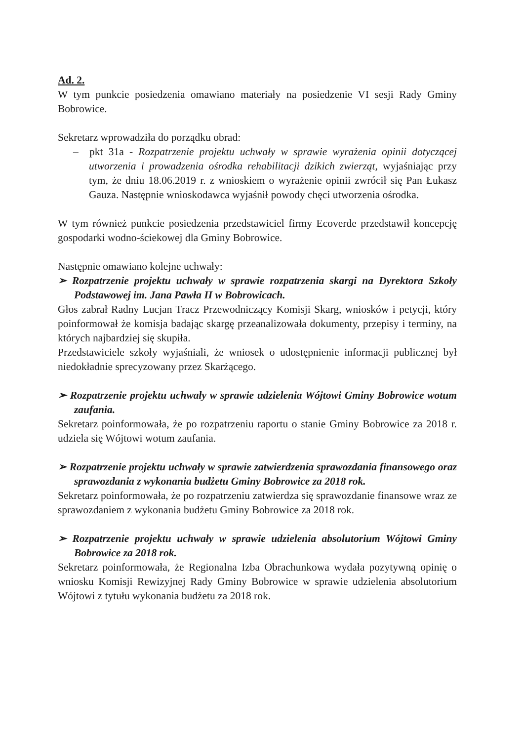Ad. 2.
W tym punkcie posiedzenia omawiano materiały na posiedzenie VI sesji Rady Gminy Bobrowice.
Sekretarz wprowadziła do porządku obrad:
– pkt 31a - Rozpatrzenie projektu uchwały w sprawie wyrażenia opinii dotyczącej utworzenia i prowadzenia ośrodka rehabilitacji dzikich zwierząt, wyjaśniając przy tym, że dniu 18.06.2019 r. z wnioskiem o wyrażenie opinii zwrócił się Pan Łukasz Gauza. Następnie wnioskodawca wyjaśnił powody chęci utworzenia ośrodka.
W tym również punkcie posiedzenia przedstawiciel firmy Ecoverde przedstawił koncepcję gospodarki wodno-ściekowej dla Gminy Bobrowice.
Następnie omawiano kolejne uchwały:
➢ Rozpatrzenie projektu uchwały w sprawie rozpatrzenia skargi na Dyrektora Szkoły Podstawowej im. Jana Pawła II w Bobrowicach.
Głos zabrał Radny Lucjan Tracz Przewodniczący Komisji Skarg, wniosków i petycji, który poinformował że komisja badając skargę przeanalizowała dokumenty, przepisy i terminy, na których najbardziej się skupiła.
Przedstawiciele szkoły wyjaśniali, że wniosek o udostępnienie informacji publicznej był niedokładnie sprecyzowany przez Skarżącego.
➢ Rozpatrzenie projektu uchwały w sprawie udzielenia Wójtowi Gminy Bobrowice wotum zaufania.
Sekretarz poinformowała, że po rozpatrzeniu raportu o stanie Gminy Bobrowice za 2018 r. udziela się Wójtowi wotum zaufania.
➢ Rozpatrzenie projektu uchwały w sprawie zatwierdzenia sprawozdania finansowego oraz sprawozdania z wykonania budżetu Gminy Bobrowice za 2018 rok.
Sekretarz poinformowała, że po rozpatrzeniu zatwierdza się sprawozdanie finansowe wraz ze sprawozdaniem z wykonania budżetu Gminy Bobrowice za 2018 rok.
➢ Rozpatrzenie projektu uchwały w sprawie udzielenia absolutorium Wójtowi Gminy Bobrowice za 2018 rok.
Sekretarz poinformowała, że Regionalna Izba Obrachunkowa wydała pozytywną opinię o wniosku Komisji Rewizyjnej Rady Gminy Bobrowice w sprawie udzielenia absolutorium Wójtowi z tytułu wykonania budżetu za 2018 rok.